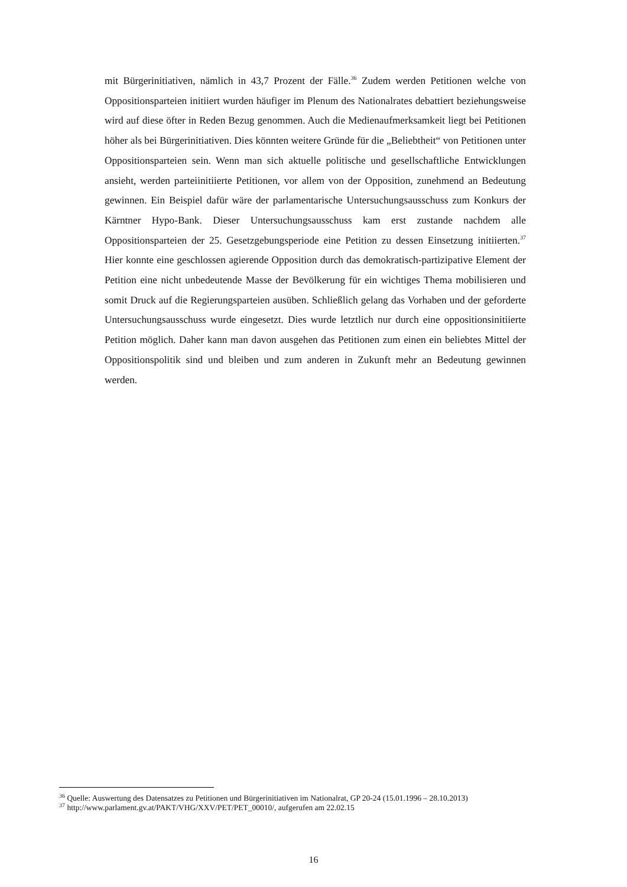mit Bürgerinitiativen, nämlich in 43,7 Prozent der Fälle.<sup>36</sup> Zudem werden Petitionen welche von Oppositionsparteien initiiert wurden häufiger im Plenum des Nationalrates debattiert beziehungsweise wird auf diese öfter in Reden Bezug genommen. Auch die Medienaufmerksamkeit liegt bei Petitionen höher als bei Bürgerinitiativen. Dies könnten weitere Gründe für die „Beliebtheit“ von Petitionen unter Oppositionsparteien sein. Wenn man sich aktuelle politische und gesellschaftliche Entwicklungen ansieht, werden parteiinitiierte Petitionen, vor allem von der Opposition, zunehmend an Bedeutung gewinnen. Ein Beispiel dafür wäre der parlamentarische Untersuchungsausschuss zum Konkurs der Kärntner Hypo-Bank. Dieser Untersuchungsausschuss kam erst zustande nachdem alle Oppositionsparteien der 25. Gesetzgebungsperiode eine Petition zu dessen Einsetzung initiierten.<sup>37</sup> Hier konnte eine geschlossen agierende Opposition durch das demokratisch-partizipative Element der Petition eine nicht unbedeutende Masse der Bevölkerung für ein wichtiges Thema mobilisieren und somit Druck auf die Regierungsparteien ausüben. Schließlich gelang das Vorhaben und der geforderte Untersuchungsausschuss wurde eingesetzt. Dies wurde letztlich nur durch eine oppositionsinitiierte Petition möglich. Daher kann man davon ausgehen das Petitionen zum einen ein beliebtes Mittel der Oppositionspolitik sind und bleiben und zum anderen in Zukunft mehr an Bedeutung gewinnen werden.
<sup>36</sup> Quelle: Auswertung des Datensatzes zu Petitionen und Bürgerinitiativen im Nationalrat, GP 20-24 (15.01.1996 – 28.10.2013)
<sup>37</sup> http://www.parlament.gv.at/PAKT/VHG/XXV/PET/PET_00010/, aufgerufen am 22.02.15
16